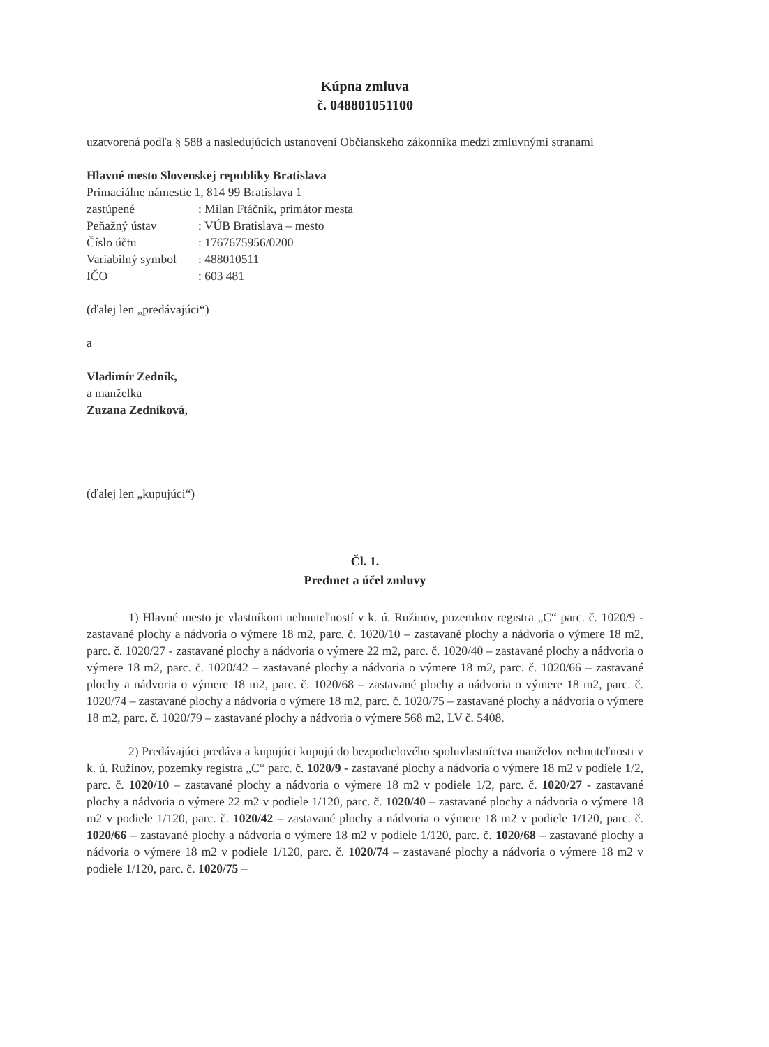Kúpna zmluva
č. 048801051100
uzatvorená podľa § 588 a nasledujúcich ustanovení Občianskeho zákonníka medzi zmluvnými stranami
Hlavné mesto Slovenskej republiky Bratislava
Primaciálne námestie 1, 814 99 Bratislava 1
zastúpené: Milan Ftáčnik, primátor mesta
Peňažný ústav: VÚB Bratislava – mesto
Číslo účtu: 1767675956/0200
Variabilný symbol: 488010511
IČO: 603 481
(ďalej len „predávajúci“)
a
Vladimír Zedník,
a manželka
Zuzana Zedníková,
(ďalej len „kupujúci“)
Čl. 1.
Predmet a účel zmluvy
1) Hlavné mesto je vlastníkom nehnuteľností v k. ú. Ružinov, pozemkov registra „C“ parc. č. 1020/9 - zastavané plochy a nádvoria o výmere 18 m2, parc. č. 1020/10 – zastavané plochy a nádvoria o výmere 18 m2, parc. č. 1020/27 - zastavané plochy a nádvoria o výmere 22 m2, parc. č. 1020/40 – zastavané plochy a nádvoria o výmere 18 m2, parc. č. 1020/42 – zastavané plochy a nádvoria o výmere 18 m2, parc. č. 1020/66 – zastavané plochy a nádvoria o výmere 18 m2, parc. č. 1020/68 – zastavané plochy a nádvoria o výmere 18 m2, parc. č. 1020/74 – zastavané plochy a nádvoria o výmere 18 m2, parc. č. 1020/75 – zastavané plochy a nádvoria o výmere 18 m2, parc. č. 1020/79 – zastavané plochy a nádvoria o výmere 568 m2, LV č. 5408.
2) Predávajúci predáva a kupujúci kupujú do bezpodielového spoluvlastníctva manželov nehnuteľnosti v k. ú. Ružinov, pozemky registra „C“ parc. č. 1020/9 - zastavané plochy a nádvoria o výmere 18 m2 v podiele 1/2, parc. č. 1020/10 – zastavané plochy a nádvoria o výmere 18 m2 v podiele 1/2, parc. č. 1020/27 - zastavané plochy a nádvoria o výmere 22 m2 v podiele 1/120, parc. č. 1020/40 – zastavané plochy a nádvoria o výmere 18 m2 v podiele 1/120, parc. č. 1020/42 – zastavané plochy a nádvoria o výmere 18 m2 v podiele 1/120, parc. č. 1020/66 – zastavané plochy a nádvoria o výmere 18 m2 v podiele 1/120, parc. č. 1020/68 – zastavané plochy a nádvoria o výmere 18 m2 v podiele 1/120, parc. č. 1020/74 – zastavané plochy a nádvoria o výmere 18 m2 v podiele 1/120, parc. č. 1020/75 –